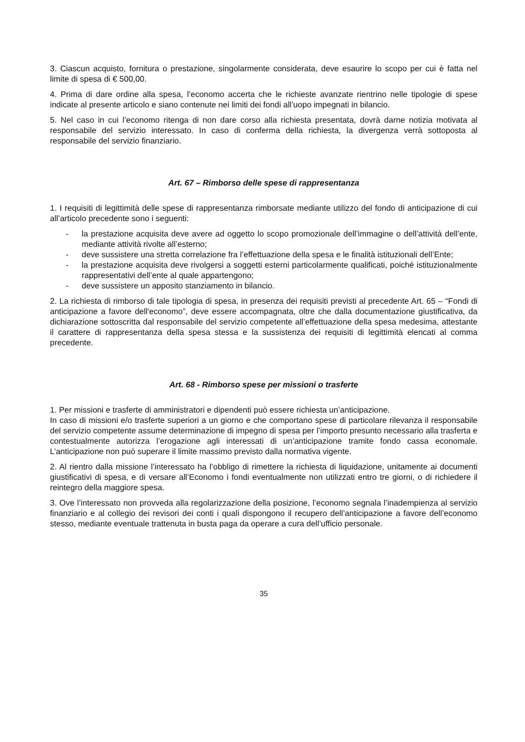3. Ciascun acquisto, fornitura o prestazione, singolarmente considerata, deve esaurire lo scopo per cui è fatta nel limite di spesa di € 500,00.
4. Prima di dare ordine alla spesa, l’economo accerta che le richieste avanzate rientrino nelle tipologie di spese indicate al presente articolo e siano contenute nei limiti dei fondi all’uopo impegnati in bilancio.
5. Nel caso in cui l’economo ritenga di non dare corso alla richiesta presentata, dovrà darne notizia motivata al responsabile del servizio interessato. In caso di conferma della richiesta, la divergenza verrà sottoposta al responsabile del servizio finanziario.
Art. 67 – Rimborso delle spese di rappresentanza
1. I requisiti di legittimità delle spese di rappresentanza rimborsate mediante utilizzo del fondo di anticipazione di cui all’articolo precedente sono i seguenti:
- la prestazione acquisita deve avere ad oggetto lo scopo promozionale dell’immagine o dell’attività dell’ente, mediante attività rivolte all’esterno;
- deve sussistere una stretta correlazione fra l’effettuazione della spesa e le finalità istituzionali dell’Ente;
- la prestazione acquisita deve rivolgersi a soggetti esterni particolarmente qualificati, poiché istituzionalmente rappresentativi dell’ente al quale appartengono;
- deve sussistere un apposito stanziamento in bilancio.
2. La richiesta di rimborso di tale tipologia di spesa, in presenza dei requisiti previsti al precedente Art. 65 – “Fondi di anticipazione a favore dell'economo”, deve essere accompagnata, oltre che dalla documentazione giustificativa, da dichiarazione sottoscritta dal responsabile del servizio competente all’effettuazione della spesa medesima, attestante il carattere di rappresentanza della spesa stessa e la sussistenza dei requisiti di legittimità elencati al comma precedente.
Art. 68 - Rimborso spese per missioni o trasferte
1. Per missioni e trasferte di amministratori e dipendenti può essere richiesta un’anticipazione.
In caso di missioni e/o trasferte superiori a un giorno e che comportano spese di particolare rilevanza il responsabile del servizio competente assume determinazione di impegno di spesa per l’importo presunto necessario alla trasferta e contestualmente autorizza l’erogazione agli interessati di un’anticipazione tramite fondo cassa economale. L’anticipazione non può superare il limite massimo previsto dalla normativa vigente.
2. Al rientro dalla missione l’interessato ha l’obbligo di rimettere la richiesta di liquidazione, unitamente ai documenti giustificativi di spesa, e di versare all’Economo i fondi eventualmente non utilizzati entro tre giorni, o di richiedere il reintegro della maggiore spesa.
3. Ove l’interessato non provveda alla regolarizzazione della posizione, l’economo segnala l’inadempienza al servizio finanziario e al collegio dei revisori dei conti i quali dispongono il recupero dell’anticipazione a favore dell’economo stesso, mediante eventuale trattenuta in busta paga da operare a cura dell’ufficio personale.
35